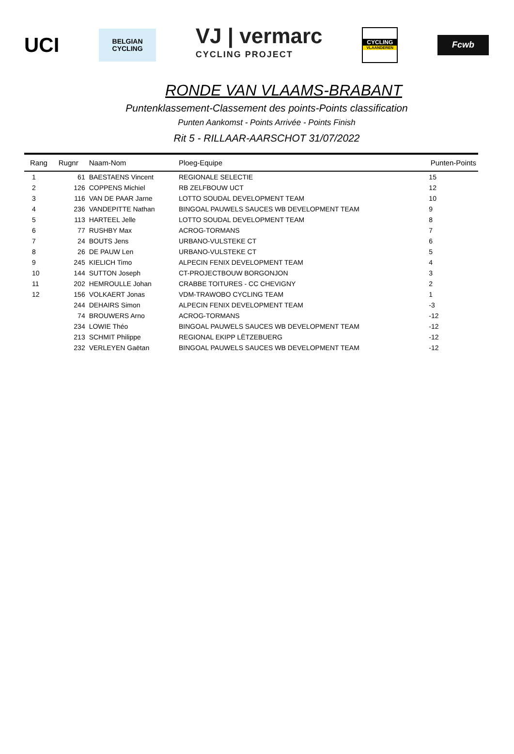UCI
BELGIAN
CYCLING
VJ | vermarc
CYCLING PROJECT
CYCLING
VLAANDEREN
Fcwb
RONDE VAN VLAAMS-BRABANT
Puntenklassement-Classement des points-Points classification
Punten Aankomst - Points Arrivée - Points Finish
Rit 5 - RILLAAR-AARSCHOT 31/07/2022
| Rang | Rugnr | Naam-Nom | Ploeg-Equipe | Punten-Points |
| --- | --- | --- | --- | --- |
| 1 | 61 | BAESTAENS Vincent | REGIONALE SELECTIE | 15 |
| 2 | 126 | COPPENS Michiel | RB ZELFBOUW UCT | 12 |
| 3 | 116 | VAN DE PAAR Jarne | LOTTO SOUDAL DEVELOPMENT TEAM | 10 |
| 4 | 236 | VANDEPITTE Nathan | BINGOAL PAUWELS SAUCES WB DEVELOPMENT TEAM | 9 |
| 5 | 113 | HARTEEL Jelle | LOTTO SOUDAL DEVELOPMENT TEAM | 8 |
| 6 | 77 | RUSHBY Max | ACROG-TORMANS | 7 |
| 7 | 24 | BOUTS Jens | URBANO-VULSTEKE CT | 6 |
| 8 | 26 | DE PAUW Len | URBANO-VULSTEKE CT | 5 |
| 9 | 245 | KIELICH Timo | ALPECIN FENIX DEVELOPMENT TEAM | 4 |
| 10 | 144 | SUTTON Joseph | CT-PROJECTBOUW BORGONJON | 3 |
| 11 | 202 | HEMROULLE Johan | CRABBE TOITURES - CC CHEVIGNY | 2 |
| 12 | 156 | VOLKAERT Jonas | VDM-TRAWOBO CYCLING TEAM | 1 |
| | 244 | DEHAIRS Simon | ALPECIN FENIX DEVELOPMENT TEAM | -3 |
| | 74 | BROUWERS Arno | ACROG-TORMANS | -12 |
| | 234 | LOWIE Théo | BINGOAL PAUWELS SAUCES WB DEVELOPMENT TEAM | -12 |
| | 213 | SCHMIT Philippe | REGIONAL EKIPP LËTZEBUERG | -12 |
| | 232 | VERLEYEN Gaëtan | BINGOAL PAUWELS SAUCES WB DEVELOPMENT TEAM | -12 |